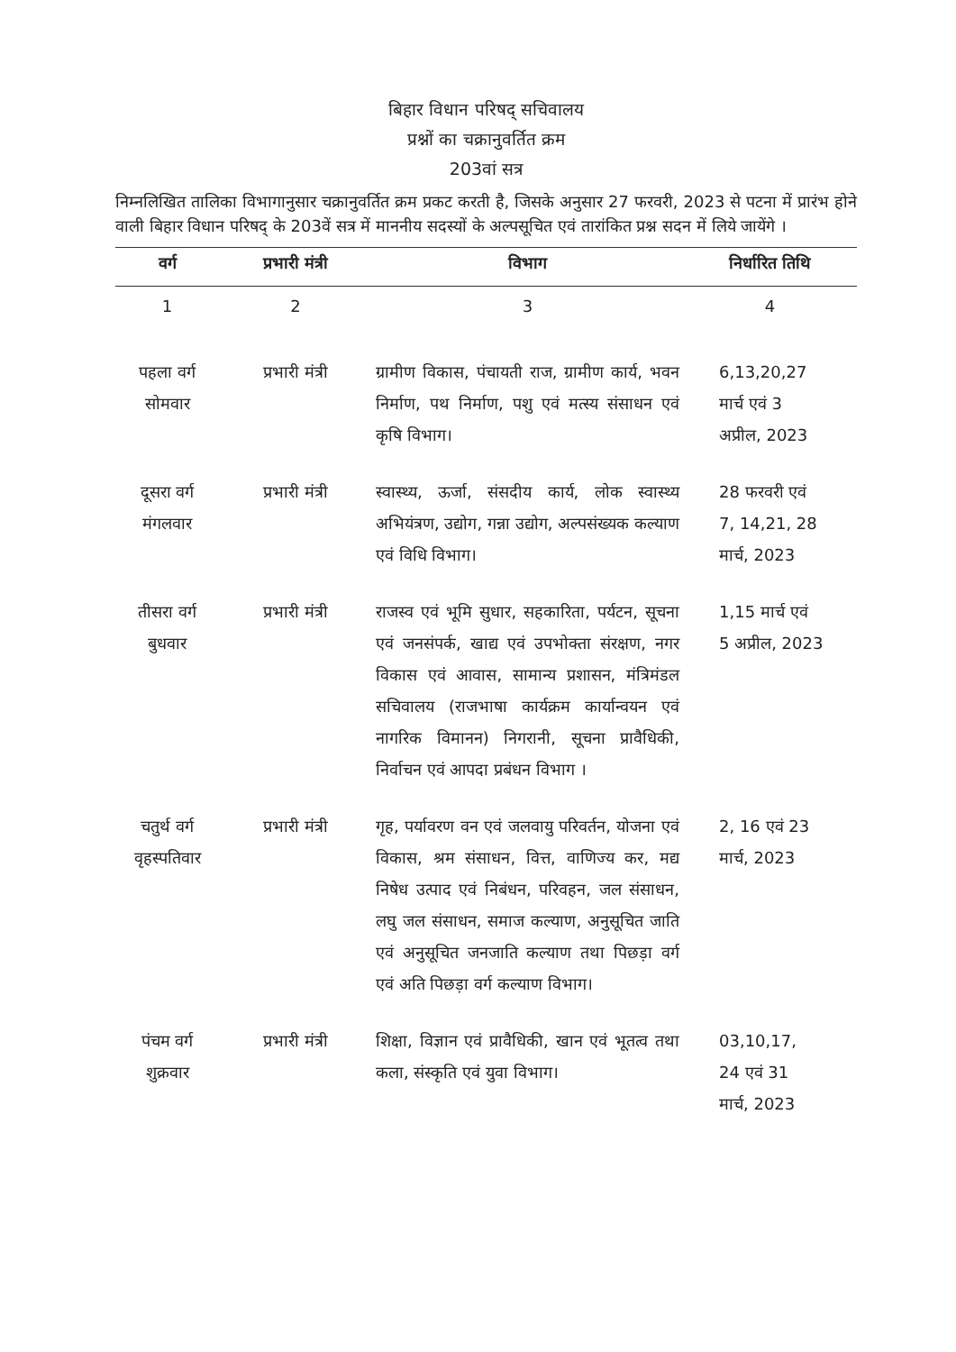बिहार विधान परिषद् सचिवालय
प्रश्नों का चक्रानुवर्तित क्रम
203वां सत्र
निम्नलिखित तालिका विभागानुसार चक्रानुवर्तित क्रम प्रकट करती है, जिसके अनुसार 27 फरवरी, 2023 से पटना में प्रारंभ होने वाली बिहार विधान परिषद् के 203वें सत्र में माननीय सदस्यों के अल्पसूचित एवं तारांकित प्रश्न सदन में लिये जायेंगे ।
| वर्ग | प्रभारी मंत्री | विभाग | निर्धारित तिथि |
| --- | --- | --- | --- |
| 1 | 2 | 3 | 4 |
| पहला वर्ग सोमवार | प्रभारी मंत्री | ग्रामीण विकास, पंचायती राज, ग्रामीण कार्य, भवन निर्माण, पथ निर्माण, पशु एवं मत्स्य संसाधन एवं कृषि विभाग। | 6,13,20,27 मार्च एवं 3 अप्रील, 2023 |
| दूसरा वर्ग मंगलवार | प्रभारी मंत्री | स्वास्थ्य, ऊर्जा, संसदीय कार्य, लोक स्वास्थ्य अभियंत्रण, उद्योग, गन्ना उद्योग, अल्पसंख्यक कल्याण एवं विधि विभाग। | 28 फरवरी एवं 7, 14,21, 28 मार्च, 2023 |
| तीसरा वर्ग बुधवार | प्रभारी मंत्री | राजस्व एवं भूमि सुधार, सहकारिता, पर्यटन, सूचना एवं जनसंपर्क, खाद्य एवं उपभोक्ता संरक्षण, नगर विकास एवं आवास, सामान्य प्रशासन, मंत्रिमंडल सचिवालय (राजभाषा कार्यक्रम कार्यान्वयन एवं नागरिक विमानन) निगरानी, सूचना प्रावैधिकी, निर्वाचन एवं आपदा प्रबंधन विभाग । | 1,15 मार्च एवं 5 अप्रील, 2023 |
| चतुर्थ वर्ग वृहस्पतिवार | प्रभारी मंत्री | गृह, पर्यावरण वन एवं जलवायु परिवर्तन, योजना एवं विकास, श्रम संसाधन, वित्त, वाणिज्य कर, मद्य निषेध उत्पाद एवं निबंधन, परिवहन, जल संसाधन, लघु जल संसाधन, समाज कल्याण, अनुसूचित जाति एवं अनुसूचित जनजाति कल्याण तथा पिछड़ा वर्ग एवं अति पिछड़ा वर्ग कल्याण विभाग। | 2, 16 एवं 23 मार्च, 2023 |
| पंचम वर्ग शुक्रवार | प्रभारी मंत्री | शिक्षा, विज्ञान एवं प्रावैधिकी, खान एवं भूतत्व तथा कला, संस्कृति एवं युवा विभाग। | 03,10,17, 24 एवं 31 मार्च, 2023 |